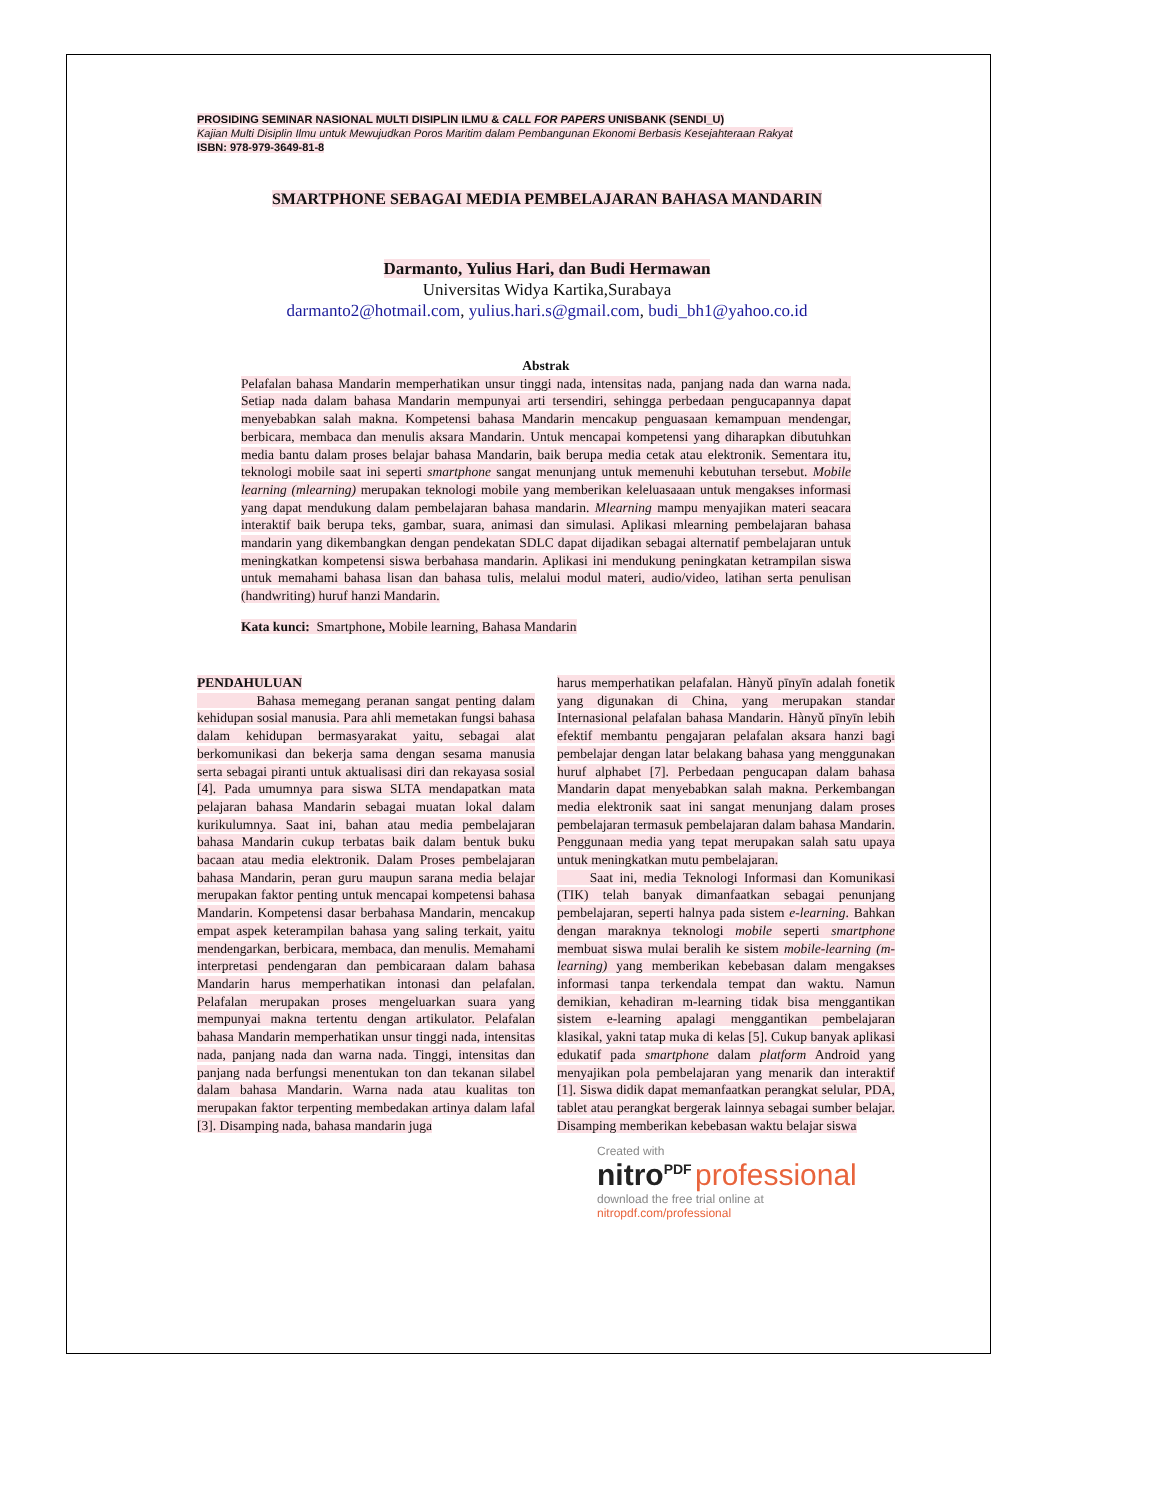PROSIDING SEMINAR NASIONAL MULTI DISIPLIN ILMU & CALL FOR PAPERS UNISBANK (SENDI_U)
Kajian Multi Disiplin Ilmu untuk Mewujudkan Poros Maritim dalam Pembangunan Ekonomi Berbasis Kesejahteraan Rakyat
ISBN: 978-979-3649-81-8
SMARTPHONE SEBAGAI MEDIA PEMBELAJARAN BAHASA MANDARIN
Darmanto, Yulius Hari, dan Budi Hermawan
Universitas Widya Kartika,Surabaya
darmanto2@hotmail.com, yulius.hari.s@gmail.com, budi_bh1@yahoo.co.id
Abstrak
Pelafalan bahasa Mandarin memperhatikan unsur tinggi nada, intensitas nada, panjang nada dan warna nada. Setiap nada dalam bahasa Mandarin mempunyai arti tersendiri, sehingga perbedaan pengucapannya dapat menyebabkan salah makna. Kompetensi bahasa Mandarin mencakup penguasaan kemampuan mendengar, berbicara, membaca dan menulis aksara Mandarin. Untuk mencapai kompetensi yang diharapkan dibutuhkan media bantu dalam proses belajar bahasa Mandarin, baik berupa media cetak atau elektronik. Sementara itu, teknologi mobile saat ini seperti smartphone sangat menunjang untuk memenuhi kebutuhan tersebut. Mobile learning (mlearning) merupakan teknologi mobile yang memberikan keleluasaaan untuk mengakses informasi yang dapat mendukung dalam pembelajaran bahasa mandarin. Mlearning mampu menyajikan materi seacara interaktif baik berupa teks, gambar, suara, animasi dan simulasi. Aplikasi mlearning pembelajaran bahasa mandarin yang dikembangkan dengan pendekatan SDLC dapat dijadikan sebagai alternatif pembelajaran untuk meningkatkan kompetensi siswa berbahasa mandarin. Aplikasi ini mendukung peningkatan ketrampilan siswa untuk memahami bahasa lisan dan bahasa tulis, melalui modul materi, audio/video, latihan serta penulisan (handwriting) huruf hanzi Mandarin.
Kata kunci: Smartphone, Mobile learning, Bahasa Mandarin
PENDAHULUAN
Bahasa memegang peranan sangat penting dalam kehidupan sosial manusia. Para ahli memetakan fungsi bahasa dalam kehidupan bermasyarakat yaitu, sebagai alat berkomunikasi dan bekerja sama dengan sesama manusia serta sebagai piranti untuk aktualisasi diri dan rekayasa sosial [4]. Pada umumnya para siswa SLTA mendapatkan mata pelajaran bahasa Mandarin sebagai muatan lokal dalam kurikulumnya. Saat ini, bahan atau media pembelajaran bahasa Mandarin cukup terbatas baik dalam bentuk buku bacaan atau media elektronik. Dalam Proses pembelajaran bahasa Mandarin, peran guru maupun sarana media belajar merupakan faktor penting untuk mencapai kompetensi bahasa Mandarin. Kompetensi dasar berbahasa Mandarin, mencakup empat aspek keterampilan bahasa yang saling terkait, yaitu mendengarkan, berbicara, membaca, dan menulis. Memahami interpretasi pendengaran dan pembicaraan dalam bahasa Mandarin harus memperhatikan intonasi dan pelafalan. Pelafalan merupakan proses mengeluarkan suara yang mempunyai makna tertentu dengan artikulator. Pelafalan bahasa Mandarin memperhatikan unsur tinggi nada, intensitas nada, panjang nada dan warna nada. Tinggi, intensitas dan panjang nada berfungsi menentukan ton dan tekanan silabel dalam bahasa Mandarin. Warna nada atau kualitas ton merupakan faktor terpenting membedakan artinya dalam lafal [3]. Disamping nada, bahasa mandarin juga
harus memperhatikan pelafalan. Hànyǔ pīnyīn adalah fonetik yang digunakan di China, yang merupakan standar Internasional pelafalan bahasa Mandarin. Hànyǔ pīnyīn lebih efektif membantu pengajaran pelafalan aksara hanzi bagi pembelajar dengan latar belakang bahasa yang menggunakan huruf alphabet [7]. Perbedaan pengucapan dalam bahasa Mandarin dapat menyebabkan salah makna. Perkembangan media elektronik saat ini sangat menunjang dalam proses pembelajaran termasuk pembelajaran dalam bahasa Mandarin. Penggunaan media yang tepat merupakan salah satu upaya untuk meningkatkan mutu pembelajaran.
Saat ini, media Teknologi Informasi dan Komunikasi (TIK) telah banyak dimanfaatkan sebagai penunjang pembelajaran, seperti halnya pada sistem e-learning. Bahkan dengan maraknya teknologi mobile seperti smartphone membuat siswa mulai beralih ke sistem mobile-learning (m-learning) yang memberikan kebebasan dalam mengakses informasi tanpa terkendala tempat dan waktu. Namun demikian, kehadiran m-learning tidak bisa menggantikan sistem e-learning apalagi menggantikan pembelajaran klasikal, yakni tatap muka di kelas [5]. Cukup banyak aplikasi edukatif pada smartphone dalam platform Android yang menyajikan pola pembelajaran yang menarik dan interaktif [1]. Siswa didik dapat memanfaatkan perangkat selular, PDA, tablet atau perangkat bergerak lainnya sebagai sumber belajar. Disamping memberikan kebebasan waktu belajar siswa
Created with
nitro<sup>PDF</sup> professional
download the free trial online at nitropdf.com/professional